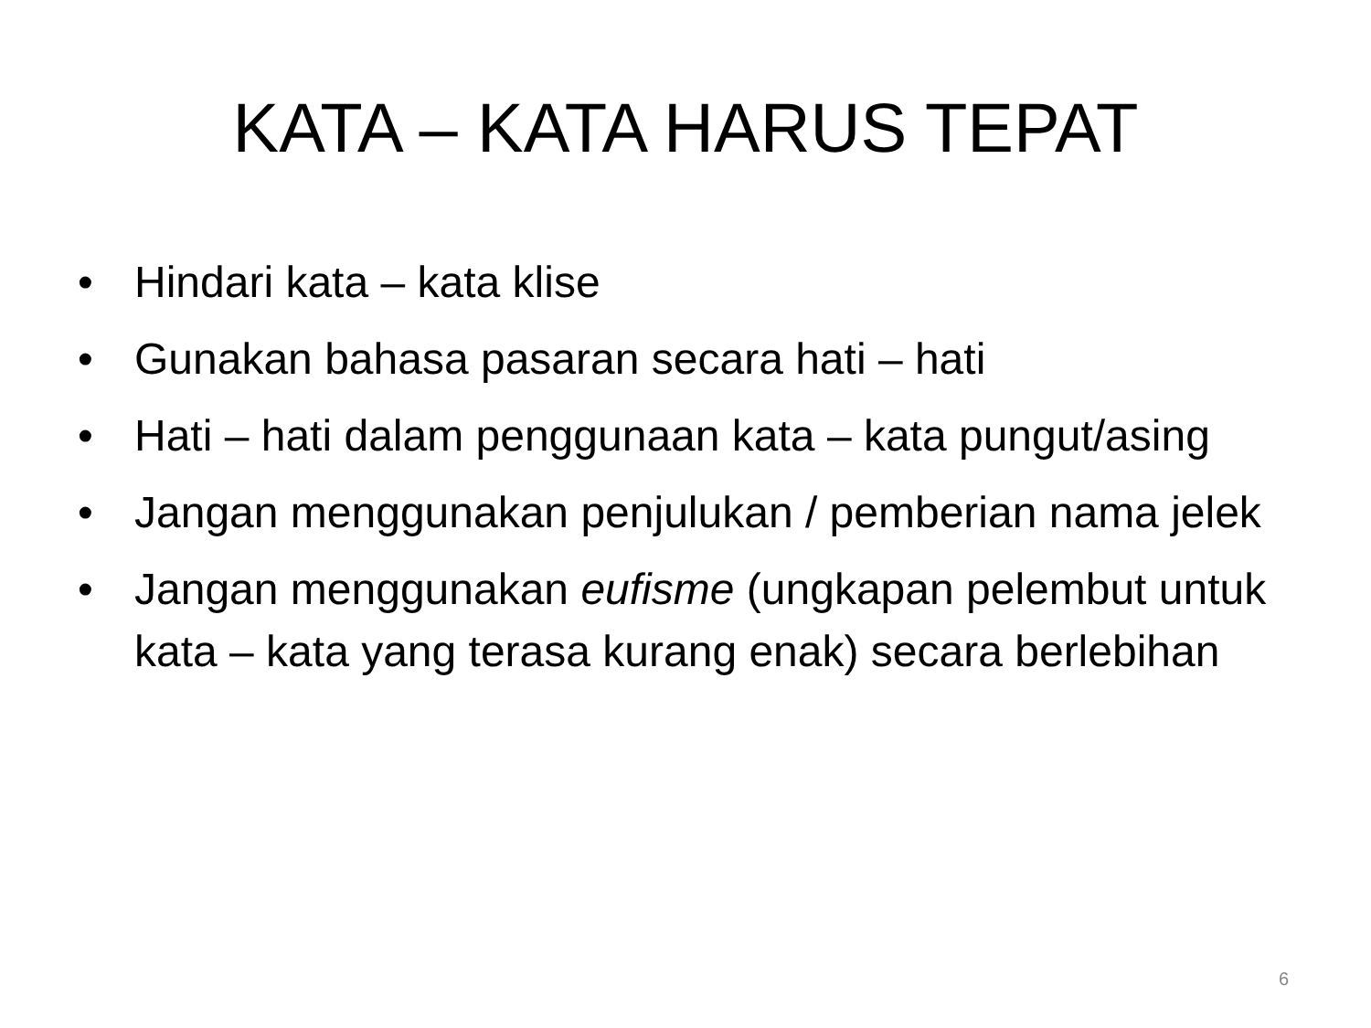KATA – KATA HARUS TEPAT
• Hindari kata – kata klise
• Gunakan bahasa pasaran secara hati – hati
• Hati – hati dalam penggunaan kata – kata pungut/asing
• Jangan menggunakan penjulukan / pemberian nama jelek
• Jangan menggunakan eufisme (ungkapan pelembut untuk kata – kata yang terasa kurang enak) secara berlebihan
6